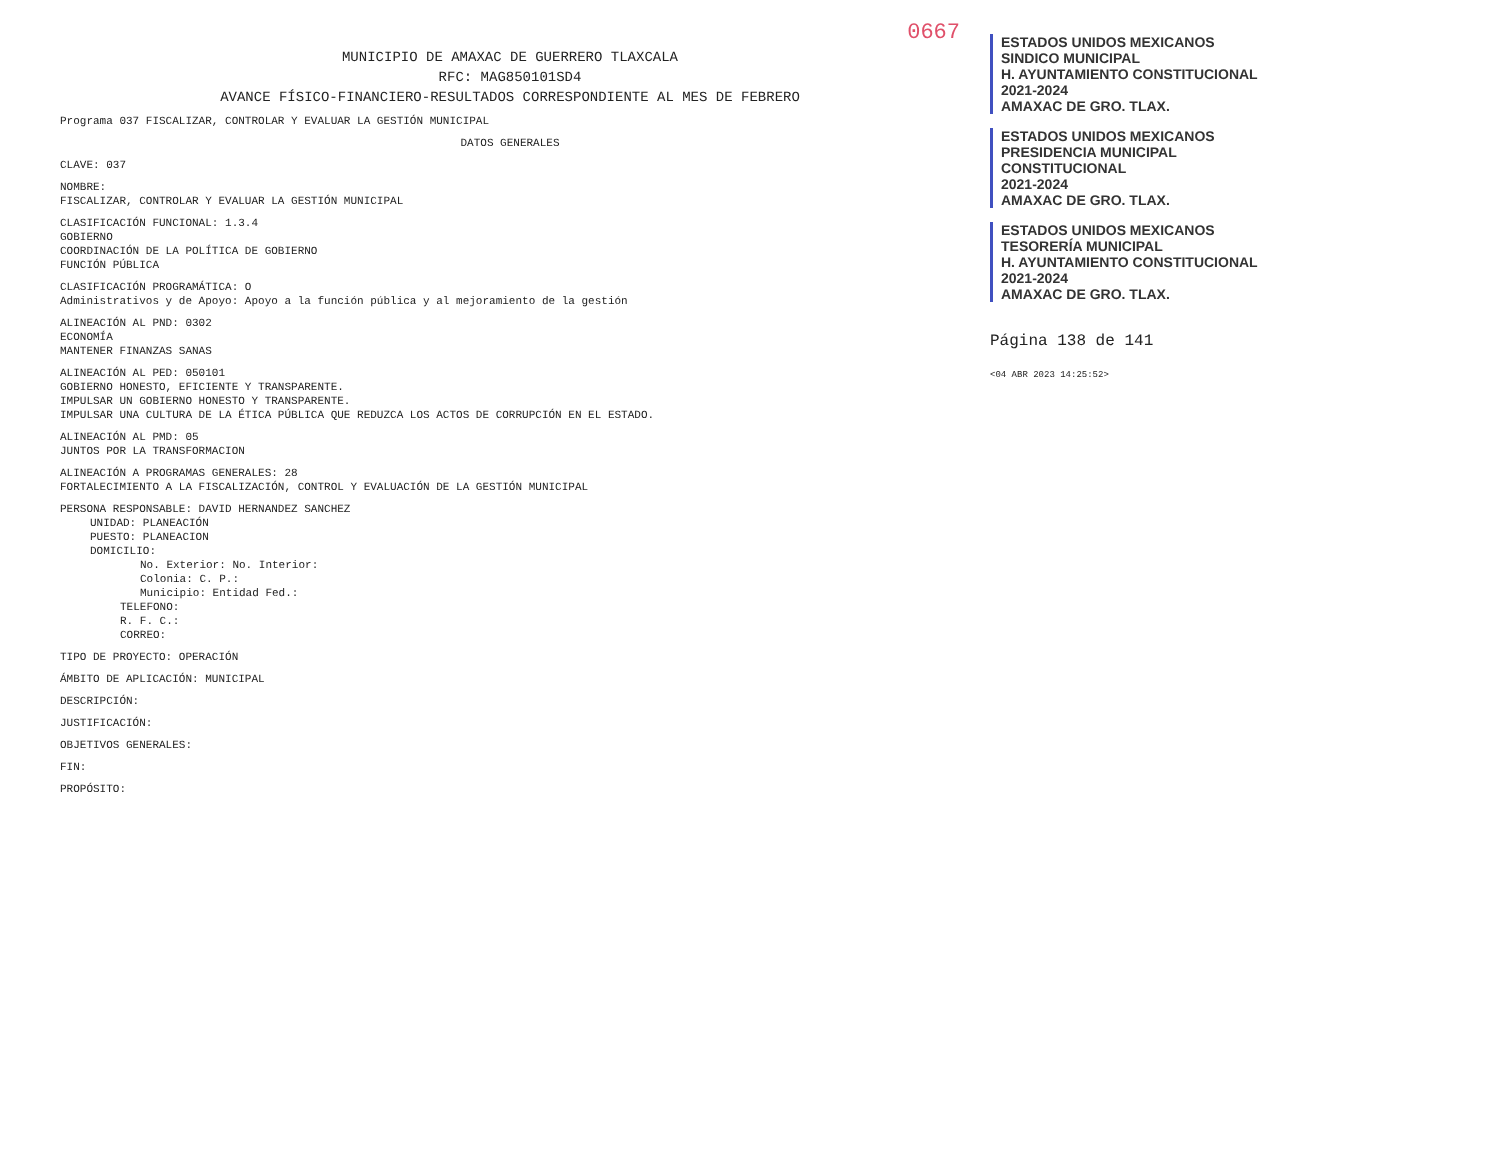0667
MUNICIPIO DE AMAXAC DE GUERRERO TLAXCALA
RFC: MAG850101SD4
AVANCE FÍSICO-FINANCIERO-RESULTADOS CORRESPONDIENTE AL MES DE FEBRERO
Programa 037 FISCALIZAR, CONTROLAR Y EVALUAR LA GESTIÓN MUNICIPAL
DATOS GENERALES
CLAVE: 037
NOMBRE:
FISCALIZAR, CONTROLAR Y EVALUAR LA GESTIÓN MUNICIPAL
CLASIFICACIÓN FUNCIONAL: 1.3.4
GOBIERNO
COORDINACIÓN DE LA POLÍTICA DE GOBIERNO
FUNCIÓN PÚBLICA
CLASIFICACIÓN PROGRAMÁTICA: O
Administrativos y de Apoyo: Apoyo a la función pública y al mejoramiento de la gestión
ALINEACIÓN AL PND: 0302
ECONOMÍA
MANTENER FINANZAS SANAS
ALINEACIÓN AL PED: 050101
GOBIERNO HONESTO, EFICIENTE Y TRANSPARENTE.
IMPULSAR UN GOBIERNO HONESTO Y TRANSPARENTE.
IMPULSAR UNA CULTURA DE LA ÉTICA PÚBLICA QUE REDUZCA LOS ACTOS DE CORRUPCIÓN EN EL ESTADO.
ALINEACIÓN AL PMD: 05
JUNTOS POR LA TRANSFORMACION
ALINEACIÓN A PROGRAMAS GENERALES: 28
FORTALECIMIENTO A LA FISCALIZACIÓN, CONTROL Y EVALUACIÓN DE LA GESTIÓN MUNICIPAL
PERSONA RESPONSABLE: DAVID HERNANDEZ SANCHEZ
UNIDAD: PLANEACIÓN
PUESTO: PLANEACION
DOMICILIO:
No. Exterior: No. Interior:
Colonia: C. P.:
Municipio: Entidad Fed.:
TELEFONO:
R. F. C.:
CORREO:
TIPO DE PROYECTO: OPERACIÓN
ÁMBITO DE APLICACIÓN: MUNICIPAL
DESCRIPCIÓN:
JUSTIFICACIÓN:
OBJETIVOS GENERALES:
FIN:
PROPÓSITO:
ESTADOS UNIDOS MEXICANOS
SINDICO MUNICIPAL
H. AYUNTAMIENTO CONSTITUCIONAL
2021-2024
AMAXAC DE GRO. TLAX.
ESTADOS UNIDOS MEXICANOS
PRESIDENCIA MUNICIPAL
CONSTITUCIONAL
2021-2024
AMAXAC DE GRO. TLAX.
ESTADOS UNIDOS MEXICANOS
TESORERÍA MUNICIPAL
H. AYUNTAMIENTO CONSTITUCIONAL
2021-2024
AMAXAC DE GRO. TLAX.
Página 138 de 141
<04 ABR 2023 14:25:52>